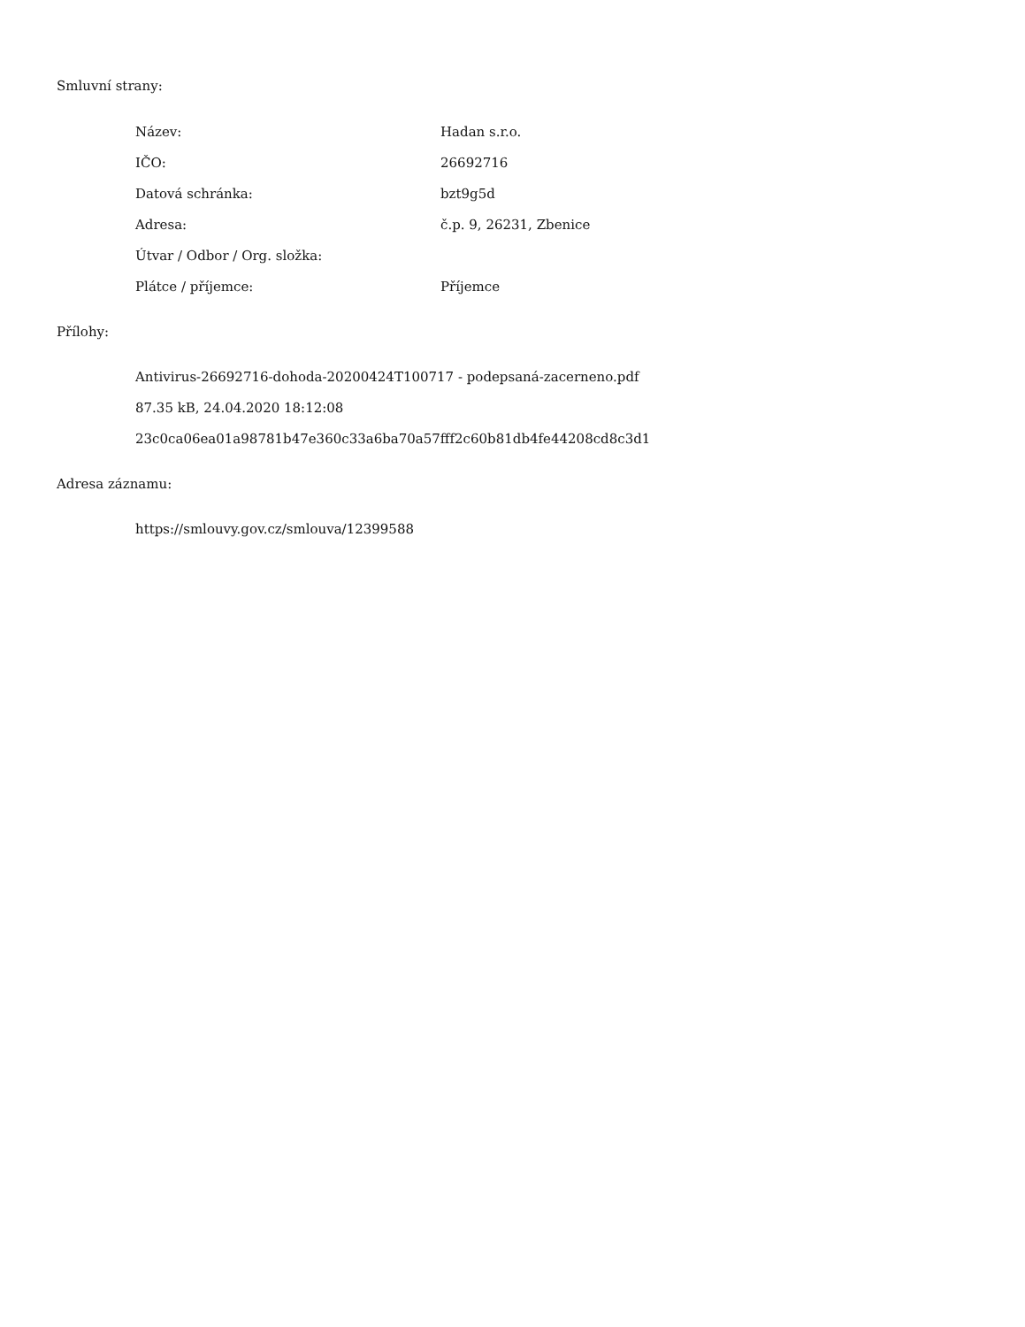Smluvní strany:
| Název: | Hadan s.r.o. |
| IČO: | 26692716 |
| Datová schránka: | bzt9g5d |
| Adresa: | č.p. 9, 26231, Zbenice |
| Útvar / Odbor / Org. složka: | |
| Plátce / příjemce: | Příjemce |
Přílohy:
Antivirus-26692716-dohoda-20200424T100717 - podepsaná-zacerneno.pdf
87.35 kB, 24.04.2020 18:12:08
23c0ca06ea01a98781b47e360c33a6ba70a57fff2c60b81db4fe44208cd8c3d1
Adresa záznamu:
https://smlouvy.gov.cz/smlouva/12399588